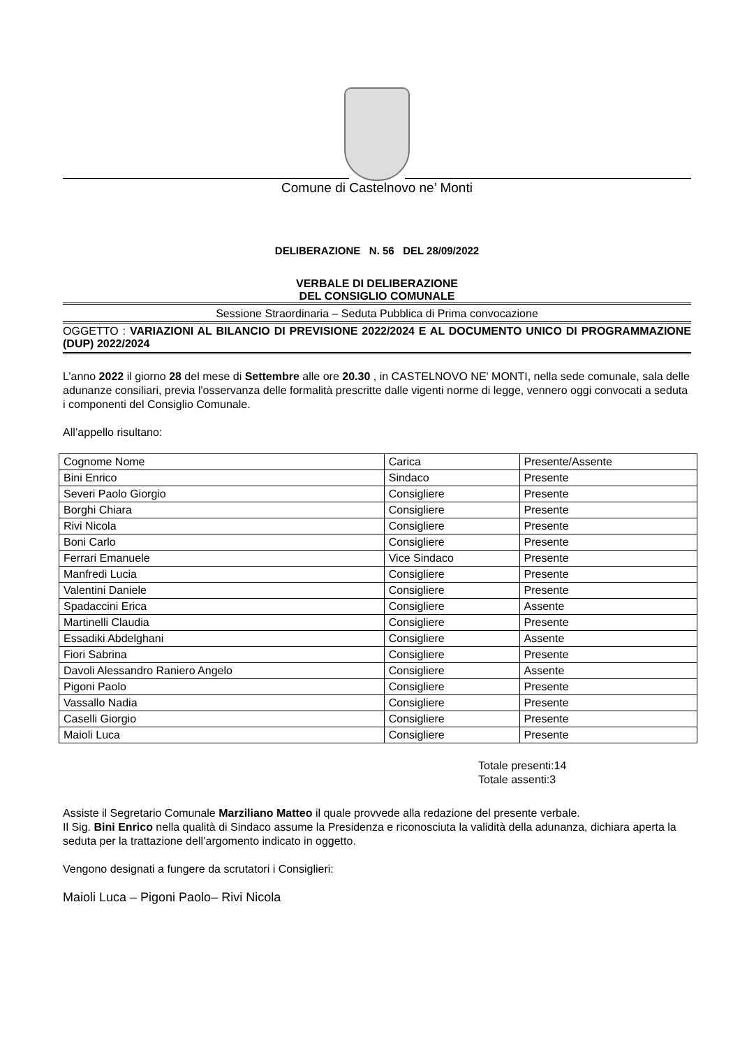Comune di Castelnovo ne’ Monti
DELIBERAZIONE N. 56 DEL 28/09/2022
VERBALE DI DELIBERAZIONE
DEL CONSIGLIO COMUNALE
Sessione Straordinaria – Seduta Pubblica di Prima convocazione
OGGETTO : VARIAZIONI AL BILANCIO DI PREVISIONE 2022/2024 E AL DOCUMENTO UNICO DI PROGRAMMAZIONE (DUP) 2022/2024
L’anno 2022 il giorno 28 del mese di Settembre alle ore 20.30 , in CASTELNOVO NE' MONTI, nella sede comunale, sala delle adunanze consiliari, previa l'osservanza delle formalità prescritte dalle vigenti norme di legge, vennero oggi convocati a seduta i componenti del Consiglio Comunale.
All’appello risultano:
| Cognome Nome | Carica | Presente/Assente |
| --- | --- | --- |
| Bini Enrico | Sindaco | Presente |
| Severi Paolo Giorgio | Consigliere | Presente |
| Borghi Chiara | Consigliere | Presente |
| Rivi Nicola | Consigliere | Presente |
| Boni Carlo | Consigliere | Presente |
| Ferrari Emanuele | Vice Sindaco | Presente |
| Manfredi Lucia | Consigliere | Presente |
| Valentini Daniele | Consigliere | Presente |
| Spadaccini Erica | Consigliere | Assente |
| Martinelli Claudia | Consigliere | Presente |
| Essadiki Abdelghani | Consigliere | Assente |
| Fiori Sabrina | Consigliere | Presente |
| Davoli Alessandro Raniero Angelo | Consigliere | Assente |
| Pigoni Paolo | Consigliere | Presente |
| Vassallo Nadia | Consigliere | Presente |
| Caselli Giorgio | Consigliere | Presente |
| Maioli Luca | Consigliere | Presente |
Totale presenti:14
Totale assenti:3
Assiste il Segretario Comunale Marziliano Matteo il quale provvede alla redazione del presente verbale.
Il Sig. Bini Enrico nella qualità di Sindaco assume la Presidenza e riconosciuta la validità della adunanza, dichiara aperta la seduta per la trattazione dell’argomento indicato in oggetto.
Vengono designati a fungere da scrutatori i Consiglieri:
Maioli Luca – Pigoni Paolo– Rivi Nicola